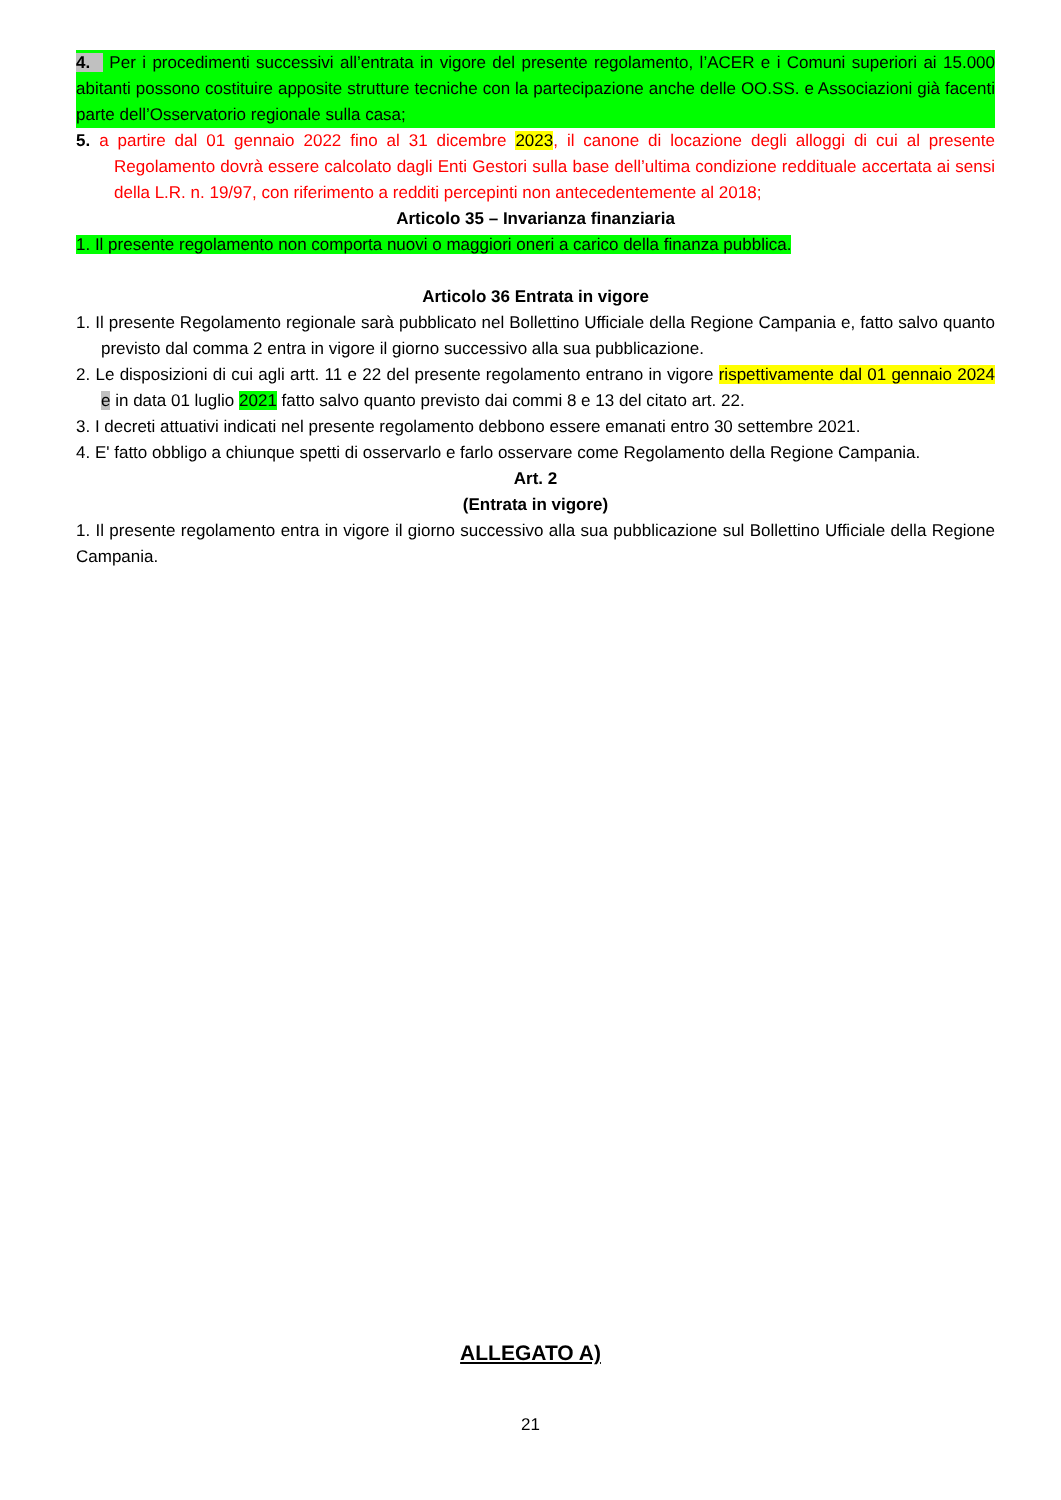4. Per i procedimenti successivi all’entrata in vigore del presente regolamento, l’ACER e i Comuni superiori ai 15.000 abitanti possono costituire apposite strutture tecniche con la partecipazione anche delle OO.SS. e Associazioni già facenti parte dell’Osservatorio regionale sulla casa;
5. a partire dal 01 gennaio 2022 fino al 31 dicembre 2023, il canone di locazione degli alloggi di cui al presente Regolamento dovrà essere calcolato dagli Enti Gestori sulla base dell’ultima condizione reddituale accertata ai sensi della L.R. n. 19/97, con riferimento a redditi percepinti non antecedentemente al 2018;
Articolo 35 – Invarianza finanziaria
1. Il presente regolamento non comporta nuovi o maggiori oneri a carico della finanza pubblica.
Articolo 36 Entrata in vigore
1. Il presente Regolamento regionale sarà pubblicato nel Bollettino Ufficiale della Regione Campania e, fatto salvo quanto previsto dal comma 2 entra in vigore il giorno successivo alla sua pubblicazione.
2. Le disposizioni di cui agli artt. 11 e 22 del presente regolamento entrano in vigore rispettivamente dal 01 gennaio 2024 e in data 01 luglio 2021 fatto salvo quanto previsto dai commi 8 e 13 del citato art. 22.
3. I decreti attuativi indicati nel presente regolamento debbono essere emanati entro 30 settembre 2021.
4. E' fatto obbligo a chiunque spetti di osservarlo e farlo osservare come Regolamento della Regione Campania.
Art. 2
(Entrata in vigore)
1. Il presente regolamento entra in vigore il giorno successivo alla sua pubblicazione sul Bollettino Ufficiale della Regione Campania.
ALLEGATO A)
21